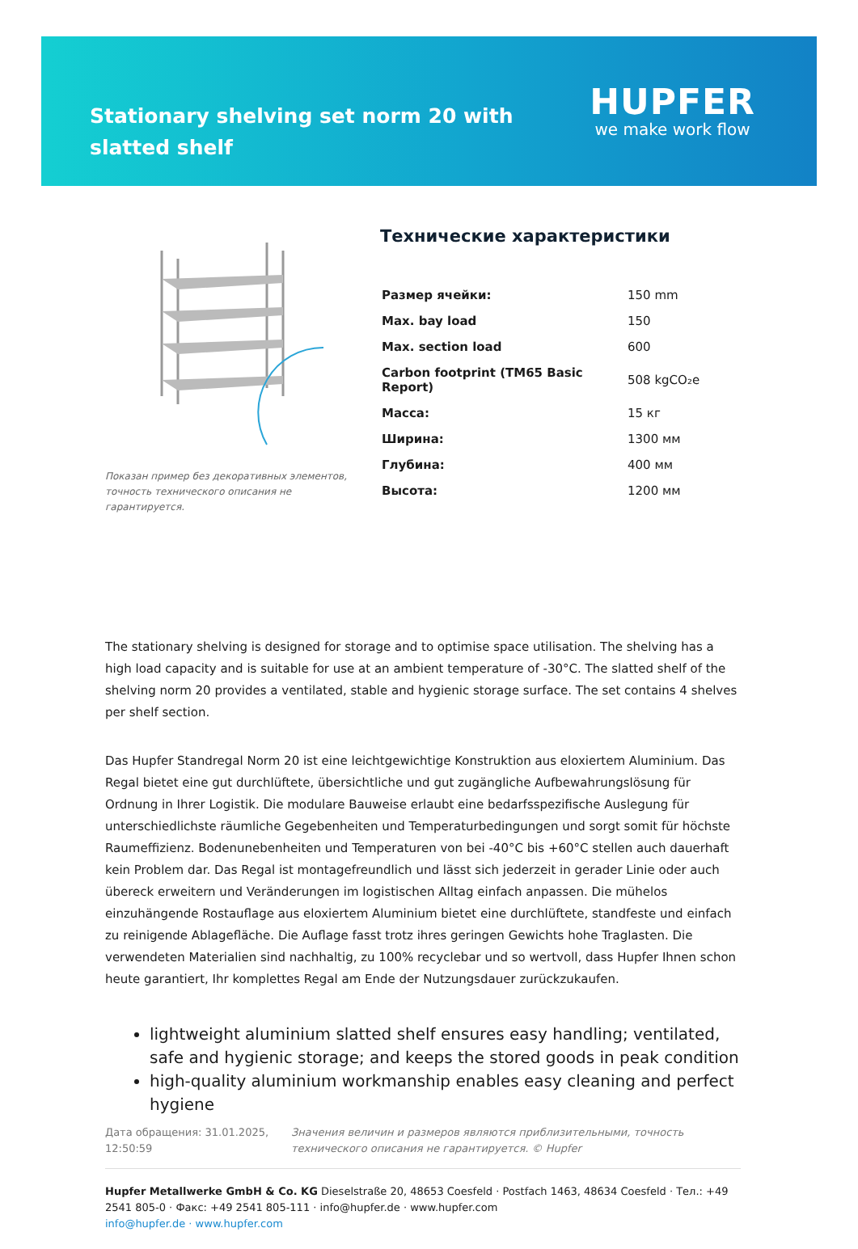Stationary shelving set norm 20 with slatted shelf
HUPFER
we make work flow
Показан пример без декоративных элементов, точность технического описания не гарантируется.
Технические характеристики
| Размер ячейки: | 150 mm |
| Max. bay load | 150 |
| Max. section load | 600 |
| Carbon footprint (TM65 Basic Report) | 508 kgCO₂e |
| Масса: | 15 кг |
| Ширина: | 1300 мм |
| Глубина: | 400 мм |
| Высота: | 1200 мм |
The stationary shelving is designed for storage and to optimise space utilisation. The shelving has a high load capacity and is suitable for use at an ambient temperature of -30°C. The slatted shelf of the shelving norm 20 provides a ventilated, stable and hygienic storage surface. The set contains 4 shelves per shelf section.
Das Hupfer Standregal Norm 20 ist eine leichtgewichtige Konstruktion aus eloxiertem Aluminium. Das Regal bietet eine gut durchlüftete, übersichtliche und gut zugängliche Aufbewahrungslösung für Ordnung in Ihrer Logistik. Die modulare Bauweise erlaubt eine bedarfsspezifische Auslegung für unterschiedlichste räumliche Gegebenheiten und Temperaturbedingungen und sorgt somit für höchste Raumeffizienz. Bodenunebenheiten und Temperaturen von bei -40°C bis +60°C stellen auch dauerhaft kein Problem dar. Das Regal ist montagefreundlich und lässt sich jederzeit in gerader Linie oder auch übereck erweitern und Veränderungen im logistischen Alltag einfach anpassen. Die mühelos einzuhängende Rostauflage aus eloxiertem Aluminium bietet eine durchlüftete, standfeste und einfach zu reinigende Ablagefläche. Die Auflage fasst trotz ihres geringen Gewichts hohe Traglasten. Die verwendeten Materialien sind nachhaltig, zu 100% recyclebar und so wertvoll, dass Hupfer Ihnen schon heute garantiert, Ihr komplettes Regal am Ende der Nutzungsdauer zurückzukaufen.
lightweight aluminium slatted shelf ensures easy handling; ventilated, safe and hygienic storage; and keeps the stored goods in peak condition
high-quality aluminium workmanship enables easy cleaning and perfect hygiene
Дата обращения: 31.01.2025, 12:50:59
Значения величин и размеров являются приблизительными, точность технического описания не гарантируется. © Hupfer
Hupfer Metallwerke GmbH & Co. KG Dieselstraße 20, 48653 Coesfeld · Postfach 1463, 48634 Coesfeld · Тел.: +49 2541 805-0 · Факс: +49 2541 805-111 · info@hupfer.de · www.hupfer.com
info@hupfer.de · www.hupfer.com